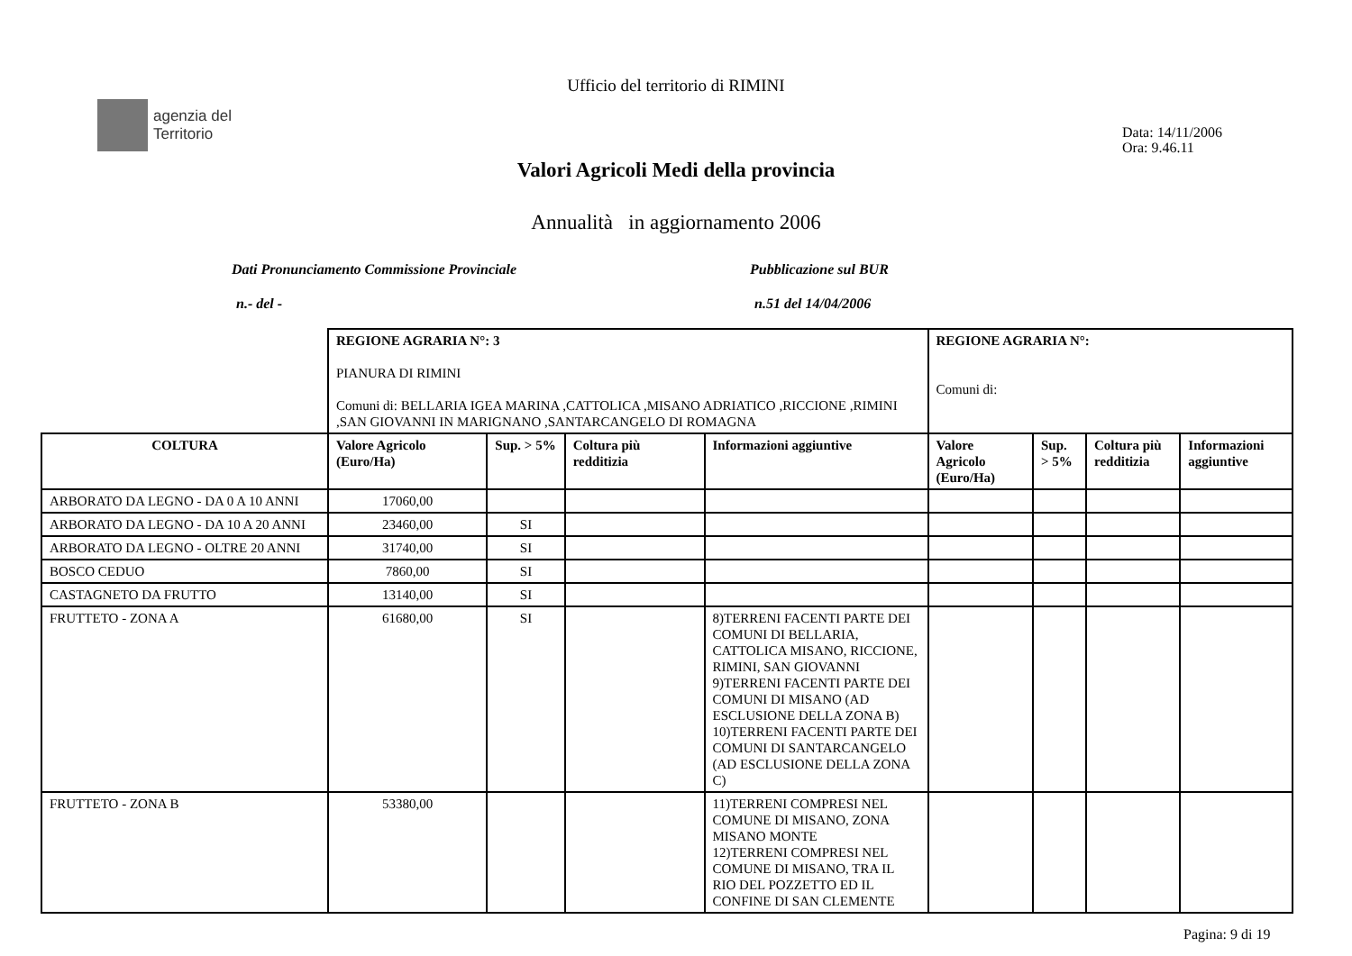agenzia del
Territorio
Ufficio del territorio di RIMINI
Data: 14/11/2006
Ora: 9.46.11
Valori Agricoli Medi della provincia
Annualità in aggiornamento 2006
Dati Pronunciamento Commissione Provinciale Pubblicazione sul BUR
n.- del - n.51 del 14/04/2006
| | REGIONE AGRARIA N°: 3 PIANURA DI RIMINI Comuni di: BELLARIA IGEA MARINA ,CATTOLICA ,MISANO ADRIATICO ,RICCIONE ,RIMINI ,SAN GIOVANNI IN MARIGNANO ,SANTARCANGELO DI ROMAGNA | | | | REGIONE AGRARIA N°: Comuni di: | | | |
| COLTURA | Valore Agricolo (Euro/Ha) | Sup. > 5% | Coltura più redditizia | Informazioni aggiuntive | Valore Agricolo (Euro/Ha) | Sup. > 5% | Coltura più redditizia | Informazioni aggiuntive |
| ARBORATO DA LEGNO - DA 0 A 10 ANNI | 17060,00 | | | | | | | |
| ARBORATO DA LEGNO - DA 10 A 20 ANNI | 23460,00 | SI | | | | | | |
| ARBORATO DA LEGNO - OLTRE 20 ANNI | 31740,00 | SI | | | | | | |
| BOSCO CEDUO | 7860,00 | SI | | | | | | |
| CASTAGNETO DA FRUTTO | 13140,00 | SI | | | | | | |
| FRUTTETO - ZONA A | 61680,00 | SI | | 8)TERRENI FACENTI PARTE DEI COMUNI DI BELLARIA, CATTOLICA MISANO, RICCIONE, RIMINI, SAN GIOVANNI 9)TERRENI FACENTI PARTE DEI COMUNI DI MISANO (AD ESCLUSIONE DELLA ZONA B) 10)TERRENI FACENTI PARTE DEI COMUNI DI SANTARCANGELO (AD ESCLUSIONE DELLA ZONA C) | | | | |
| FRUTTETO - ZONA B | 53380,00 | | | 11)TERRENI COMPRESI NEL COMUNE DI MISANO, ZONA MISANO MONTE 12)TERRENI COMPRESI NEL COMUNE DI MISANO, TRA IL RIO DEL POZZETTO ED IL CONFINE DI SAN CLEMENTE | | | | |
Pagina: 9 di 19